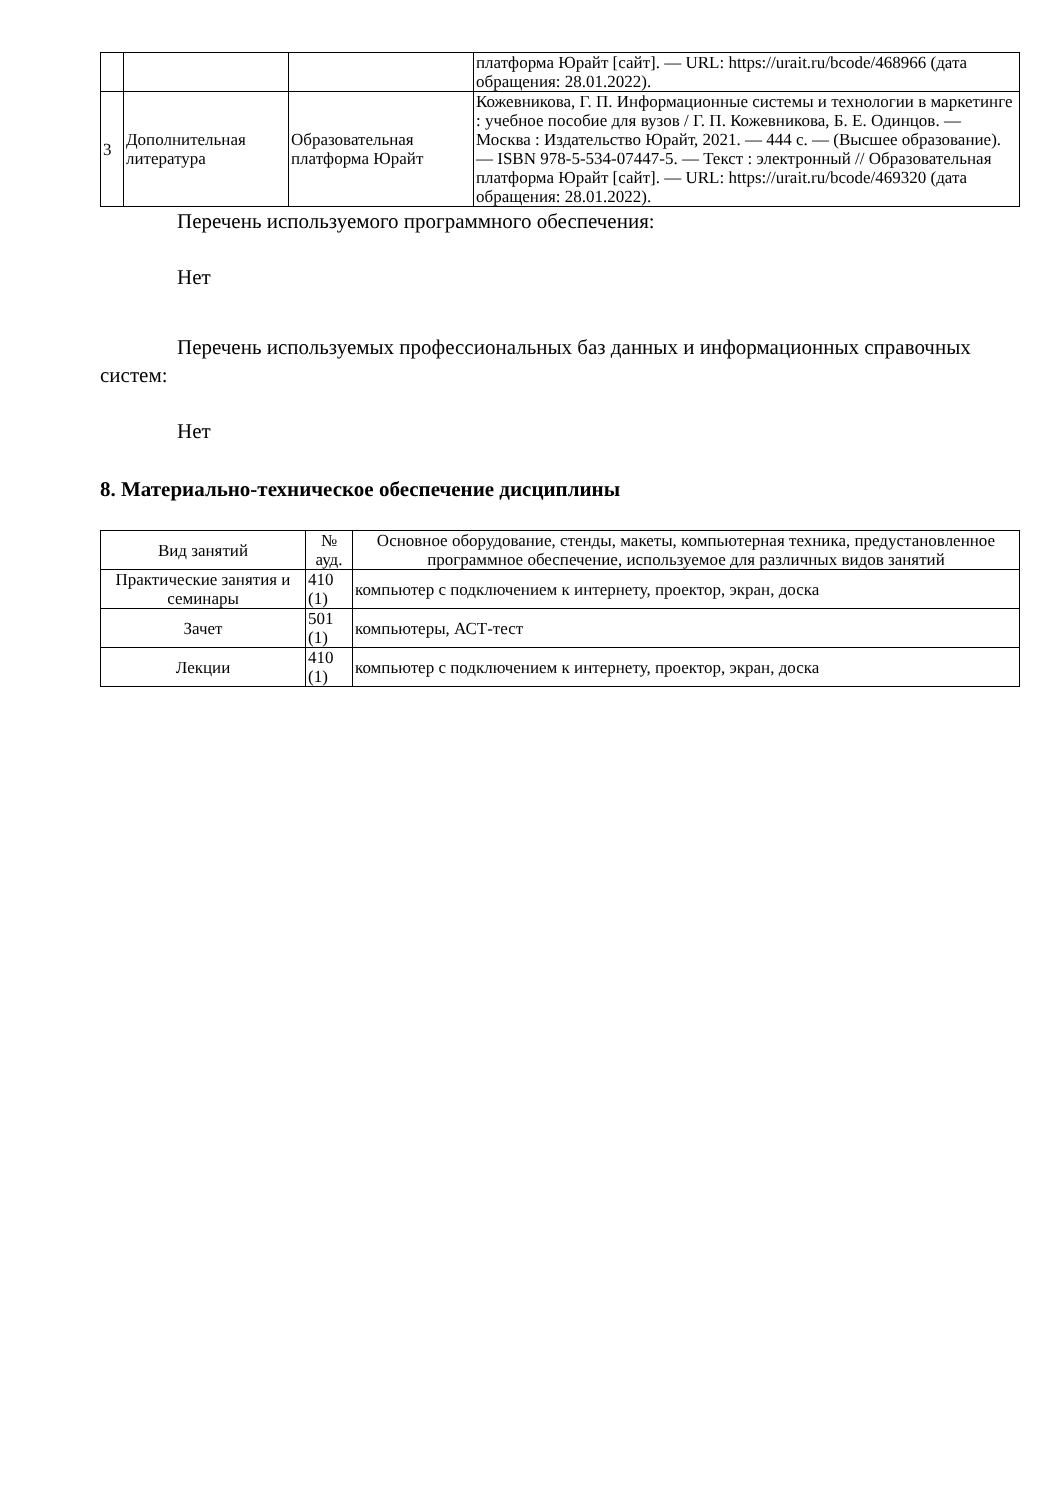| | | | платформа Юрайт [сайт]. — URL: https://urait.ru/bcode/468966 (дата обращения: 28.01.2022). |
| 3 | Дополнительная литература | Образовательная платформа Юрайт | Кожевникова, Г. П. Информационные системы и технологии в маркетинге : учебное пособие для вузов / Г. П. Кожевникова, Б. Е. Одинцов. — Москва : Издательство Юрайт, 2021. — 444 с. — (Высшее образование). — ISBN 978-5-534-07447-5. — Текст : электронный // Образовательная платформа Юрайт [сайт]. — URL: https://urait.ru/bcode/469320 (дата обращения: 28.01.2022). |
Перечень используемого программного обеспечения:
Нет
Перечень используемых профессиональных баз данных и информационных справочных систем:
Нет
8. Материально-техническое обеспечение дисциплины
| Вид занятий | № ауд. | Основное оборудование, стенды, макеты, компьютерная техника, предустановленное программное обеспечение, используемое для различных видов занятий |
| --- | --- | --- |
| Практические занятия и семинары | 410 (1) | компьютер с подключением к интернету, проектор, экран, доска |
| Зачет | 501 (1) | компьютеры, АСТ-тест |
| Лекции | 410 (1) | компьютер с подключением к интернету, проектор, экран, доска |